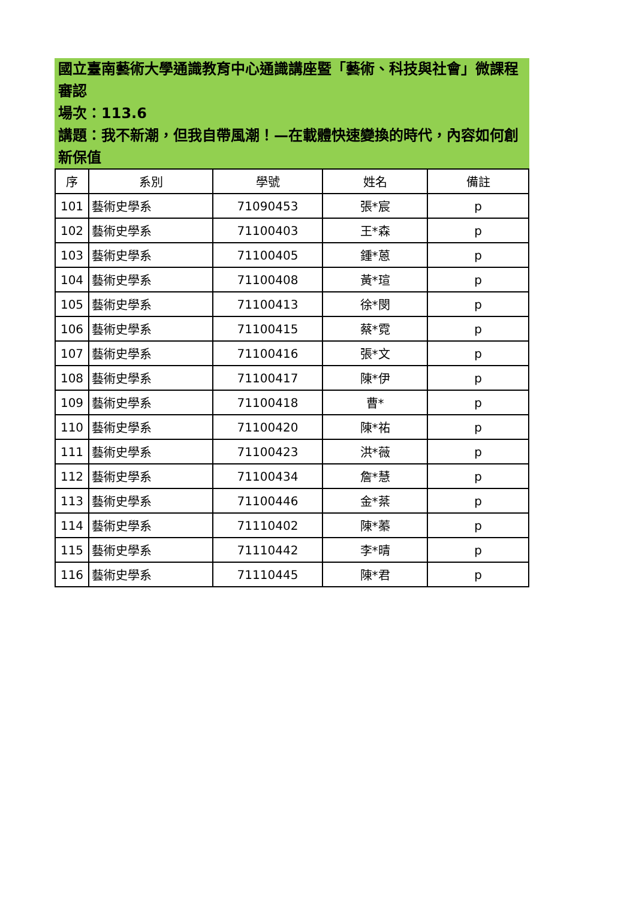國立臺南藝術大學通識教育中心通識講座暨「藝術、科技與社會」微課程審認
場次：113.6
講題：我不新潮，但我自帶風潮！—在載體快速變換的時代，內容如何創新保值
| 序 | 系別 | 學號 | 姓名 | 備註 |
| --- | --- | --- | --- | --- |
| 101 | 藝術史學系 | 71090453 | 張*宸 | p |
| 102 | 藝術史學系 | 71100403 | 王*森 | p |
| 103 | 藝術史學系 | 71100405 | 鍾*蒽 | p |
| 104 | 藝術史學系 | 71100408 | 黃*瑄 | p |
| 105 | 藝術史學系 | 71100413 | 徐*閔 | p |
| 106 | 藝術史學系 | 71100415 | 蔡*霓 | p |
| 107 | 藝術史學系 | 71100416 | 張*文 | p |
| 108 | 藝術史學系 | 71100417 | 陳*伊 | p |
| 109 | 藝術史學系 | 71100418 | 曹* | p |
| 110 | 藝術史學系 | 71100420 | 陳*祐 | p |
| 111 | 藝術史學系 | 71100423 | 洪*薇 | p |
| 112 | 藝術史學系 | 71100434 | 詹*慧 | p |
| 113 | 藝術史學系 | 71100446 | 金*棻 | p |
| 114 | 藝術史學系 | 71110402 | 陳*蓁 | p |
| 115 | 藝術史學系 | 71110442 | 李*晴 | p |
| 116 | 藝術史學系 | 71110445 | 陳*君 | p |